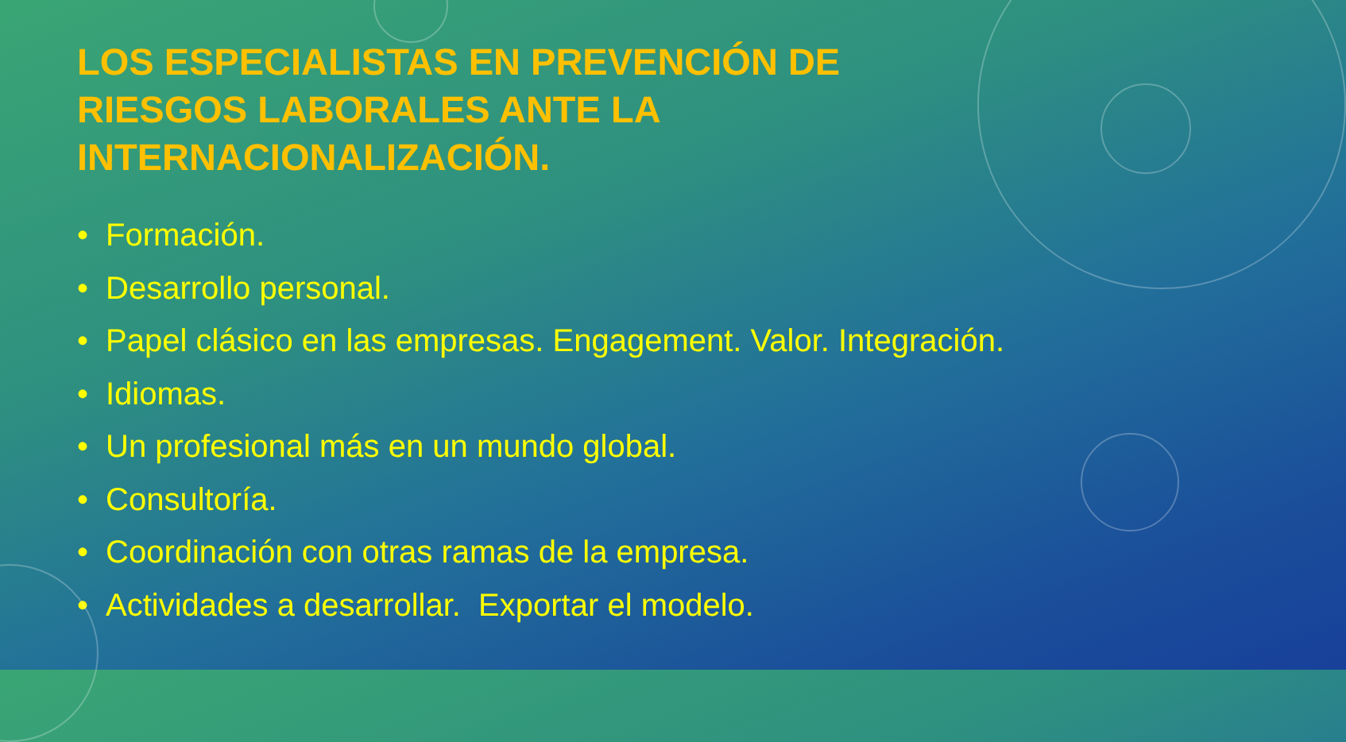LOS ESPECIALISTAS EN PREVENCIÓN DE RIESGOS LABORALES ANTE LA INTERNACIONALIZACIÓN.
• Formación.
• Desarrollo personal.
• Papel clásico en las empresas. Engagement. Valor. Integración.
• Idiomas.
• Un profesional más en un mundo global.
• Consultoría.
• Coordinación con otras ramas de la empresa.
• Actividades a desarrollar. Exportar el modelo.